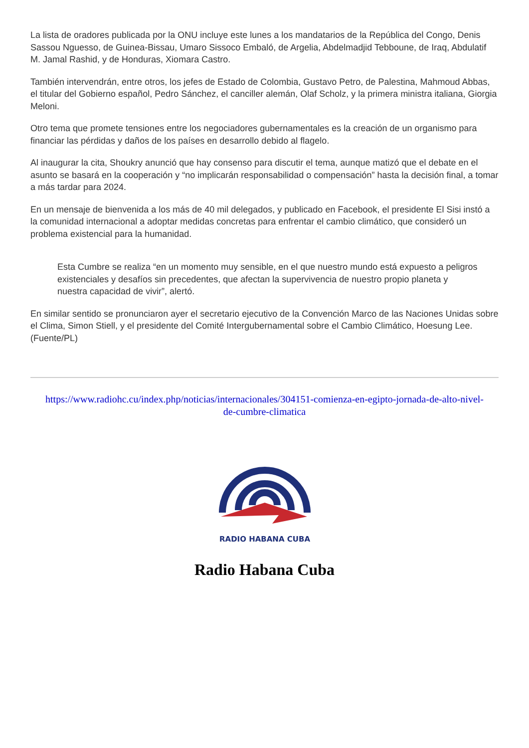La lista de oradores publicada por la ONU incluye este lunes a los mandatarios de la República del Congo, Denis Sassou Nguesso, de Guinea-Bissau, Umaro Sissoco Embaló, de Argelia, Abdelmadjid Tebboune, de Iraq, Abdulatif M. Jamal Rashid, y de Honduras, Xiomara Castro.
También intervendrán, entre otros, los jefes de Estado de Colombia, Gustavo Petro, de Palestina, Mahmoud Abbas, el titular del Gobierno español, Pedro Sánchez, el canciller alemán, Olaf Scholz, y la primera ministra italiana, Giorgia Meloni.
Otro tema que promete tensiones entre los negociadores gubernamentales es la creación de un organismo para financiar las pérdidas y daños de los países en desarrollo debido al flagelo.
Al inaugurar la cita, Shoukry anunció que hay consenso para discutir el tema, aunque matizó que el debate en el asunto se basará en la cooperación y “no implicarán responsabilidad o compensación” hasta la decisión final, a tomar a más tardar para 2024.
En un mensaje de bienvenida a los más de 40 mil delegados, y publicado en Facebook, el presidente El Sisi instó a la comunidad internacional a adoptar medidas concretas para enfrentar el cambio climático, que consideró un problema existencial para la humanidad.
Esta Cumbre se realiza “en un momento muy sensible, en el que nuestro mundo está expuesto a peligros existenciales y desafíos sin precedentes, que afectan la supervivencia de nuestro propio planeta y nuestra capacidad de vivir”, alertó.
En similar sentido se pronunciaron ayer el secretario ejecutivo de la Convención Marco de las Naciones Unidas sobre el Clima, Simon Stiell, y el presidente del Comité Intergubernamental sobre el Cambio Climático, Hoesung Lee. (Fuente/PL)
https://www.radiohc.cu/index.php/noticias/internacionales/304151-comienza-en-egipto-jornada-de-alto-nivel-de-cumbre-climatica
RADIO HABANA CUBA
Radio Habana Cuba